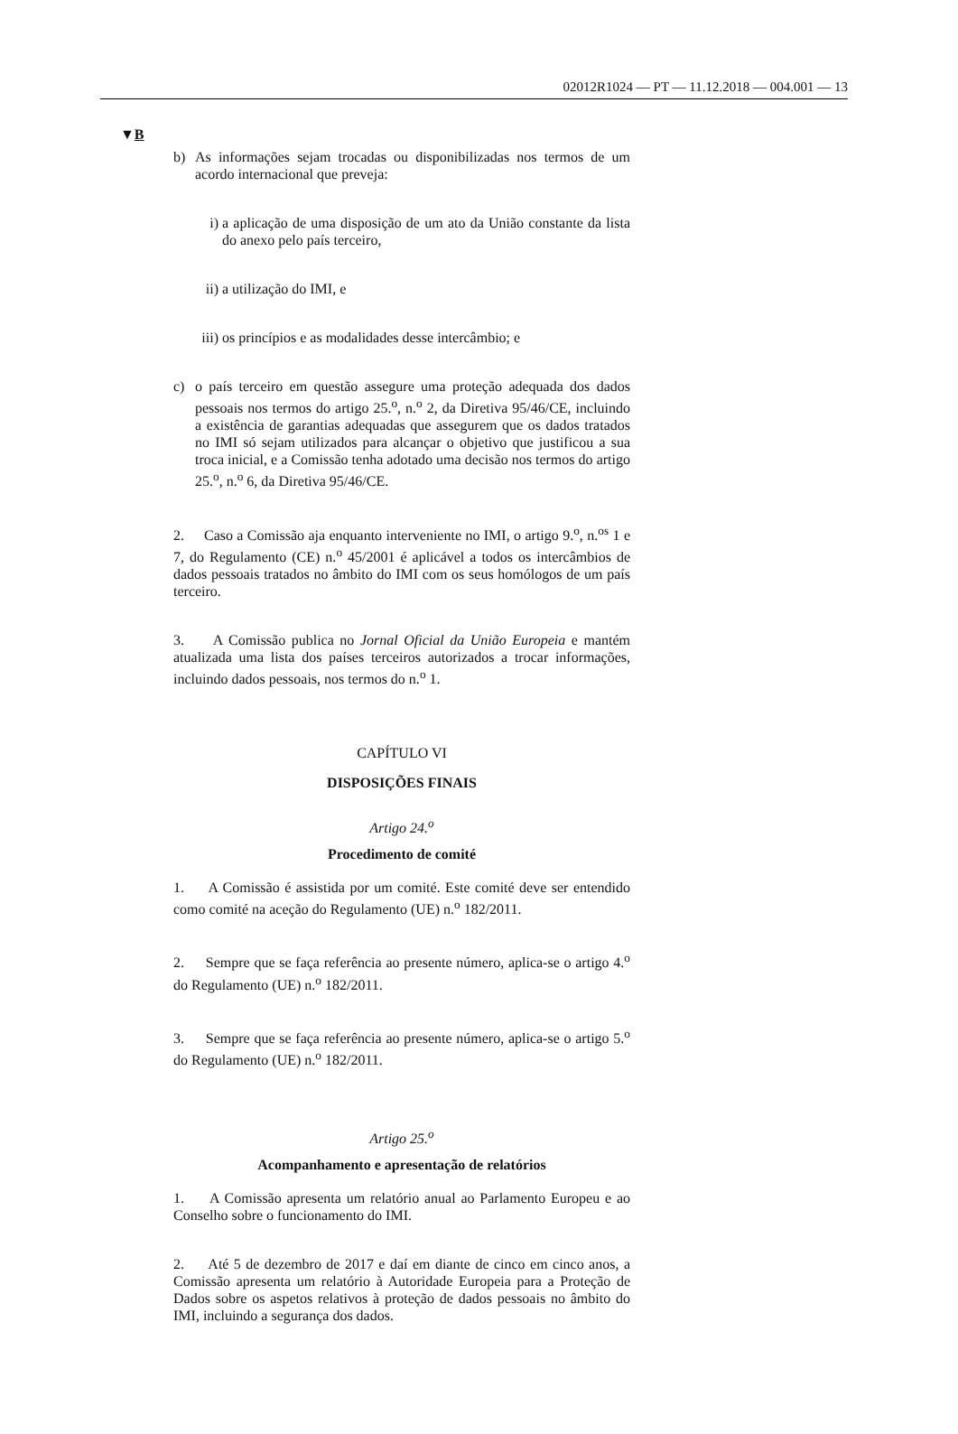02012R1024 — PT — 11.12.2018 — 004.001 — 13
▼B
b) As informações sejam trocadas ou disponibilizadas nos termos de um acordo internacional que preveja:
i) a aplicação de uma disposição de um ato da União constante da lista do anexo pelo país terceiro,
ii) a utilização do IMI, e
iii) os princípios e as modalidades desse intercâmbio; e
c) o país terceiro em questão assegure uma proteção adequada dos dados pessoais nos termos do artigo 25.<sup>o</sup>, n.<sup>o</sup> 2, da Diretiva 95/46/CE, incluindo a existência de garantias adequadas que assegurem que os dados tratados no IMI só sejam utilizados para alcançar o objetivo que justificou a sua troca inicial, e a Comissão tenha adotado uma decisão nos termos do artigo 25.<sup>o</sup>, n.<sup>o</sup> 6, da Diretiva 95/46/CE.
2. Caso a Comissão aja enquanto interveniente no IMI, o artigo 9.<sup>o</sup>, n.<sup>os</sup> 1 e 7, do Regulamento (CE) n.<sup>o</sup> 45/2001 é aplicável a todos os intercâmbios de dados pessoais tratados no âmbito do IMI com os seus homólogos de um país terceiro.
3. A Comissão publica no Jornal Oficial da União Europeia e mantém atualizada uma lista dos países terceiros autorizados a trocar informações, incluindo dados pessoais, nos termos do n.<sup>o</sup> 1.
CAPÍTULO VI
DISPOSIÇÕES FINAIS
Artigo 24.<sup>o</sup>
Procedimento de comité
1. A Comissão é assistida por um comité. Este comité deve ser entendido como comité na aceção do Regulamento (UE) n.<sup>o</sup> 182/2011.
2. Sempre que se faça referência ao presente número, aplica-se o artigo 4.<sup>o</sup> do Regulamento (UE) n.<sup>o</sup> 182/2011.
3. Sempre que se faça referência ao presente número, aplica-se o artigo 5.<sup>o</sup> do Regulamento (UE) n.<sup>o</sup> 182/2011.
Artigo 25.<sup>o</sup>
Acompanhamento e apresentação de relatórios
1. A Comissão apresenta um relatório anual ao Parlamento Europeu e ao Conselho sobre o funcionamento do IMI.
2. Até 5 de dezembro de 2017 e daí em diante de cinco em cinco anos, a Comissão apresenta um relatório à Autoridade Europeia para a Proteção de Dados sobre os aspetos relativos à proteção de dados pessoais no âmbito do IMI, incluindo a segurança dos dados.